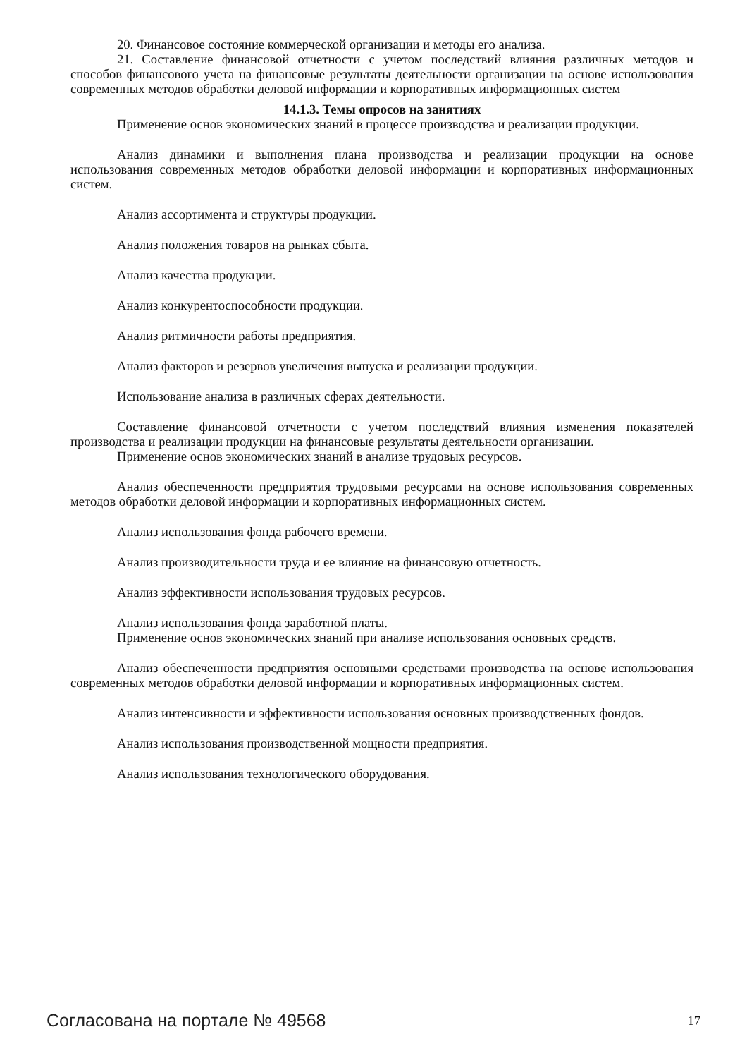20. Финансовое состояние коммерческой организации и методы его анализа.
21. Составление финансовой отчетности с учетом последствий влияния различных методов и способов финансового учета на финансовые результаты деятельности организации на основе использования современных методов обработки деловой информации и корпоративных информационных систем
14.1.3. Темы опросов на занятиях
Применение основ экономических знаний в процессе производства и реализации продукции.
Анализ динамики и выполнения плана производства и реализации продукции на основе использования современных методов обработки деловой информации и корпоративных информационных систем.
Анализ ассортимента и структуры продукции.
Анализ положения товаров на рынках сбыта.
Анализ качества продукции.
Анализ конкурентоспособности продукции.
Анализ ритмичности работы предприятия.
Анализ факторов и резервов увеличения выпуска и реализации продукции.
Использование анализа в различных сферах деятельности.
Составление финансовой отчетности с учетом последствий влияния изменения показателей производства и реализации продукции на финансовые результаты деятельности организации.
Применение основ экономических знаний в анализе трудовых ресурсов.
Анализ обеспеченности предприятия трудовыми ресурсами на основе использования современных методов обработки деловой информации и корпоративных информационных систем.
Анализ использования фонда рабочего времени.
Анализ производительности труда и ее влияние на финансовую отчетность.
Анализ эффективности использования трудовых ресурсов.
Анализ использования фонда заработной платы.
Применение основ экономических знаний при анализе использования основных средств.
Анализ обеспеченности предприятия основными средствами производства на основе использования современных методов обработки деловой информации и корпоративных информационных систем.
Анализ интенсивности и эффективности использования основных производственных фондов.
Анализ использования производственной мощности предприятия.
Анализ использования технологического оборудования.
Согласована на портале № 49568 17